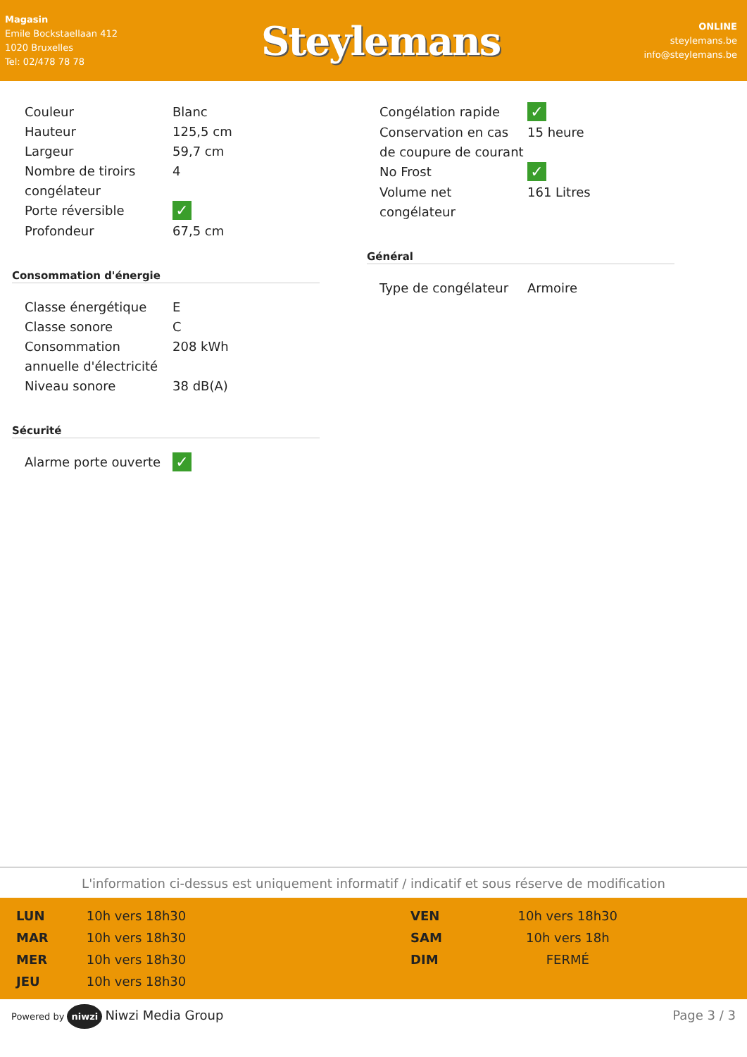Magasin
Emile Bockstaellaan 412
1020 Bruxelles
Tel: 02/478 78 78
Steylemans
ONLINE
steylemans.be
info@steylemans.be
| Couleur | Blanc |
| Hauteur | 125,5 cm |
| Largeur | 59,7 cm |
| Nombre de tiroirs congélateur | 4 |
| Porte réversible | ✓ |
| Profondeur | 67,5 cm |
Consommation d'énergie
| Classe énergétique | E |
| Classe sonore | C |
| Consommation annuelle d'électricité | 208 kWh |
| Niveau sonore | 38 dB(A) |
Sécurité
| Alarme porte ouverte | ✓ |
| Congélation rapide | ✓ |
| Conservation en cas de coupure de courant | 15 heure |
| No Frost | ✓ |
| Volume net congélateur | 161 Litres |
Général
| Type de congélateur | Armoire |
L'information ci-dessus est uniquement informatif / indicatif et sous réserve de modification
| LUN | 10h vers 18h30 |
| MAR | 10h vers 18h30 |
| MER | 10h vers 18h30 |
| JEU | 10h vers 18h30 |
| VEN | 10h vers 18h30 |
| SAM | 10h vers 18h |
| DIM | FERMÉ |
Powered by niwzi Niwzi Media Group
Page 3 / 3